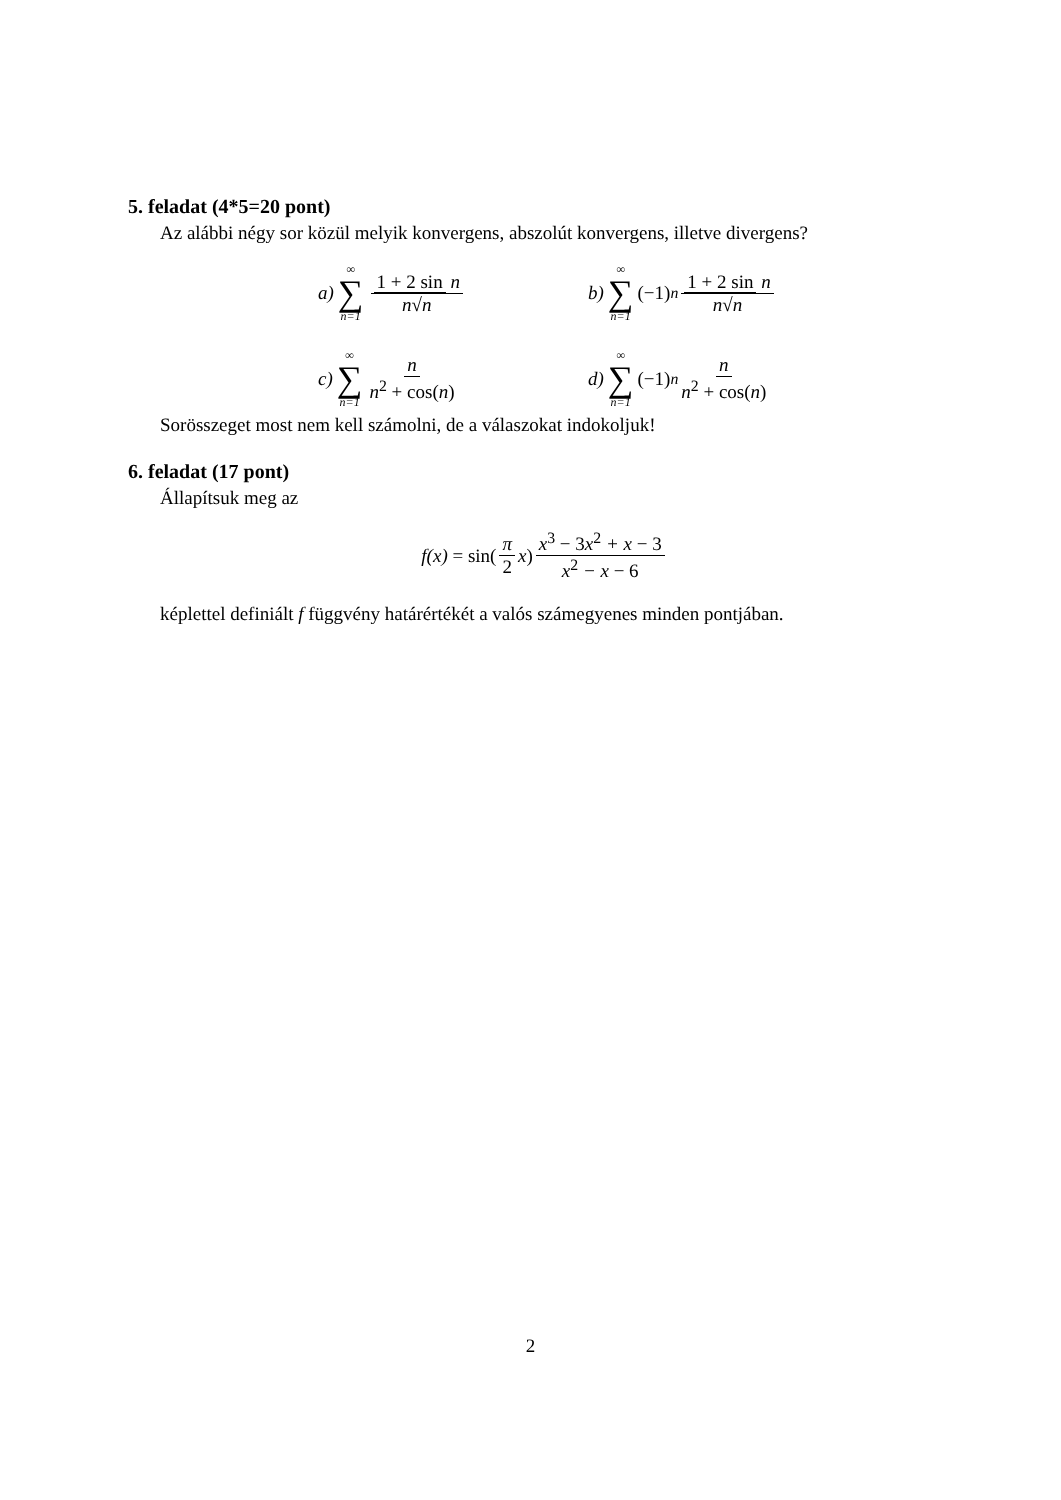5. feladat (4*5=20 pont)
Az alábbi négy sor közül melyik konvergens, abszolút konvergens, illetve divergens?
a) ∞ ∑ n=1 1 + 2 sin n n√n
b) ∞ ∑ n=1 (−1)<sup>n</sup> 1 + 2 sin n n√n
c) ∞ ∑ n=1 n n<sup>2</sup> + cos(n)
d) ∞ ∑ n=1 (−1)<sup>n</sup> n n<sup>2</sup> + cos(n)
Sorösszeget most nem kell számolni, de a válaszokat indokoljuk!
6. feladat (17 pont)
Állapítsuk meg az
f(x) = sin(π 2 x) x<sup>3</sup> − 3x<sup>2</sup> + x − 3 x<sup>2</sup> − x − 6
képlettel definiált f függvény határértékét a valós számegyenes minden pontjában.
2